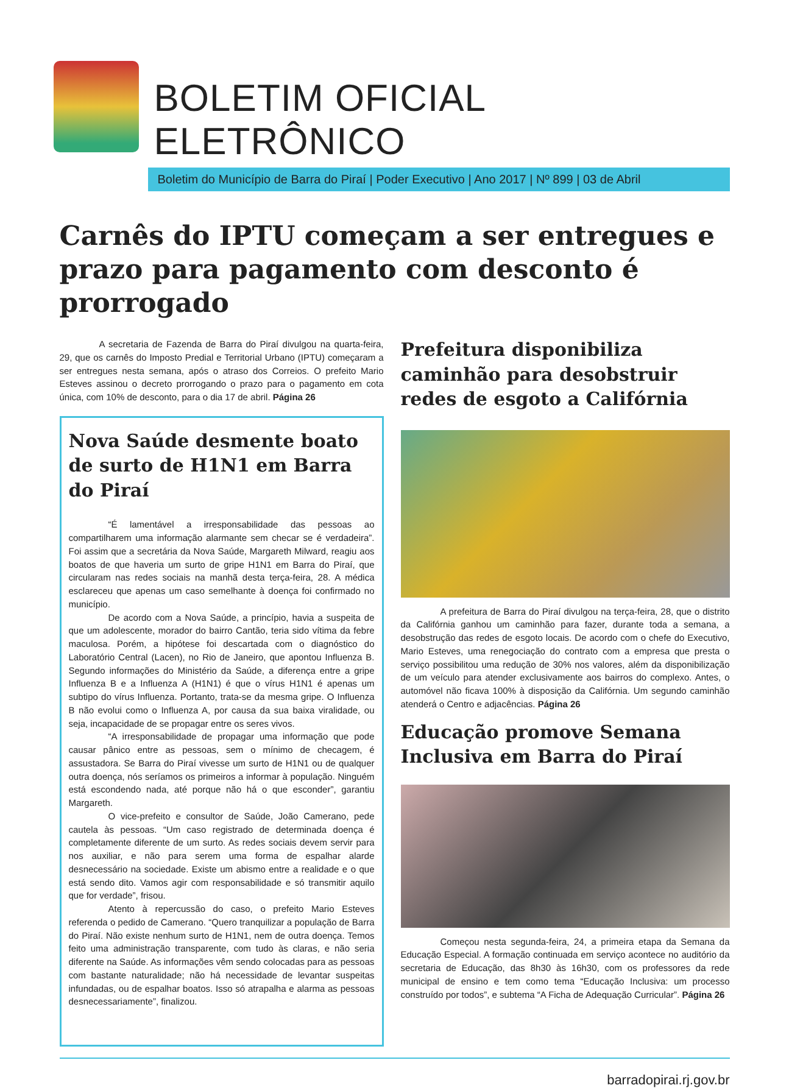BOLETIM OFICIAL ELETRÔNICO
Boletim do Município de Barra do Piraí | Poder Executivo | Ano 2017 | Nº 899 | 03 de Abril
Carnês do IPTU começam a ser entregues e prazo para pagamento com desconto é prorrogado
A secretaria de Fazenda de Barra do Piraí divulgou na quarta-feira, 29, que os carnês do Imposto Predial e Territorial Urbano (IPTU) começaram a ser entregues nesta semana, após o atraso dos Correios. O prefeito Mario Esteves assinou o decreto prorrogando o prazo para o pagamento em cota única, com 10% de desconto, para o dia 17 de abril. Página 26
Nova Saúde desmente boato de surto de H1N1 em Barra do Piraí
“É lamentável a irresponsabilidade das pessoas ao compartilharem uma informação alarmante sem checar se é verdadeira”. Foi assim que a secretária da Nova Saúde, Margareth Milward, reagiu aos boatos de que haveria um surto de gripe H1N1 em Barra do Piraí, que circularam nas redes sociais na manhã desta terça-feira, 28. A médica esclareceu que apenas um caso semelhante à doença foi confirmado no município.
De acordo com a Nova Saúde, a princípio, havia a suspeita de que um adolescente, morador do bairro Cantão, teria sido vítima da febre maculosa. Porém, a hipótese foi descartada com o diagnóstico do Laboratório Central (Lacen), no Rio de Janeiro, que apontou Influenza B. Segundo informações do Ministério da Saúde, a diferença entre a gripe Influenza B e a Influenza A (H1N1) é que o vírus H1N1 é apenas um subtipo do vírus Influenza. Portanto, trata-se da mesma gripe. O Influenza B não evolui como o Influenza A, por causa da sua baixa viralidade, ou seja, incapacidade de se propagar entre os seres vivos.
“A irresponsabilidade de propagar uma informação que pode causar pânico entre as pessoas, sem o mínimo de checagem, é assustadora. Se Barra do Piraí vivesse um surto de H1N1 ou de qualquer outra doença, nós seríamos os primeiros a informar à população. Ninguém está escondendo nada, até porque não há o que esconder”, garantiu Margareth.
O vice-prefeito e consultor de Saúde, João Camerano, pede cautela às pessoas. “Um caso registrado de determinada doença é completamente diferente de um surto. As redes sociais devem servir para nos auxiliar, e não para serem uma forma de espalhar alarde desnecessário na sociedade. Existe um abismo entre a realidade e o que está sendo dito. Vamos agir com responsabilidade e só transmitir aquilo que for verdade”, frisou.
Atento à repercussão do caso, o prefeito Mario Esteves referenda o pedido de Camerano. “Quero tranquilizar a população de Barra do Piraí. Não existe nenhum surto de H1N1, nem de outra doença. Temos feito uma administração transparente, com tudo às claras, e não seria diferente na Saúde. As informações vêm sendo colocadas para as pessoas com bastante naturalidade; não há necessidade de levantar suspeitas infundadas, ou de espalhar boatos. Isso só atrapalha e alarma as pessoas desnecessariamente”, finalizou.
Prefeitura disponibiliza caminhão para desobstruir redes de esgoto a Califórnia
A prefeitura de Barra do Piraí divulgou na terça-feira, 28, que o distrito da Califórnia ganhou um caminhão para fazer, durante toda a semana, a desobstrução das redes de esgoto locais. De acordo com o chefe do Executivo, Mario Esteves, uma renegociação do contrato com a empresa que presta o serviço possibilitou uma redução de 30% nos valores, além da disponibilização de um veículo para atender exclusivamente aos bairros do complexo. Antes, o automóvel não ficava 100% à disposição da Califórnia. Um segundo caminhão atenderá o Centro e adjacências. Página 26
Educação promove Semana Inclusiva em Barra do Piraí
Começou nesta segunda-feira, 24, a primeira etapa da Semana da Educação Especial. A formação continuada em serviço acontece no auditório da secretaria de Educação, das 8h30 às 16h30, com os professores da rede municipal de ensino e tem como tema “Educação Inclusiva: um processo construído por todos”, e subtema “A Ficha de Adequação Curricular”. Página 26
barradopirai.rj.gov.br